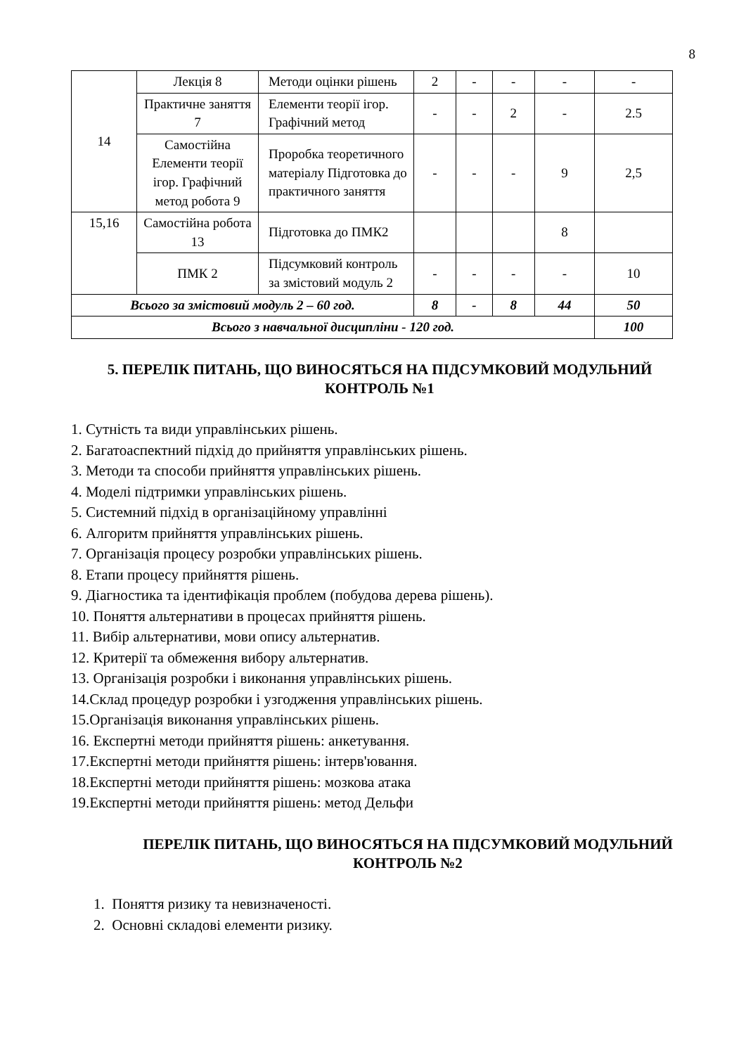8
| 14 | Лекція 8 | Методи оцінки рішень | 2 | - | - | - | - |
| | Практичне заняття 7 | Елементи теорії ігор. Графічний метод | - | - | 2 | - | 2.5 |
| | Самостійна Елементи теорії ігор. Графічний метод робота 9 | Проробка теоретичного матеріалу Підготовка до практичного заняття | - | - | - | 9 | 2,5 |
| 15,16 | Самостійна робота 13 | Підготовка до ПМК2 | | | | 8 | |
| | ПМК 2 | Підсумковий контроль за змістовий модуль 2 | - | - | - | - | 10 |
| Всього за змістовий модуль 2 – 60 год. | | | 8 | - | 8 | 44 | 50 |
| Всього з навчальної дисципліни - 120 год. | | | | | | | 100 |
5. ПЕРЕЛІК ПИТАНЬ, ЩО ВИНОСЯТЬСЯ НА ПІДСУМКОВИЙ МОДУЛЬНИЙ КОНТРОЛЬ №1
1. Сутність та види управлінських рішень.
2. Багатоаспектний підхід до прийняття управлінських рішень.
3. Методи та способи прийняття управлінських рішень.
4. Моделі підтримки управлінських рішень.
5. Системний підхід в організаційному управлінні
6. Алгоритм прийняття управлінських рішень.
7. Організація процесу розробки управлінських рішень.
8. Етапи процесу прийняття рішень.
9. Діагностика та ідентифікація проблем (побудова дерева рішень).
10. Поняття альтернативи в процесах прийняття рішень.
11. Вибір альтернативи, мови опису альтернатив.
12. Критерії та обмеження вибору альтернатив.
13. Організація розробки і виконання управлінських рішень.
14.Склад процедур розробки і узгодження управлінських рішень.
15.Організація виконання управлінських рішень.
16. Експертні методи прийняття рішень: анкетування.
17.Експертні методи прийняття рішень: інтерв'ювання.
18.Експертні методи прийняття рішень: мозкова атака
19.Експертні методи прийняття рішень: метод Дельфи
ПЕРЕЛІК ПИТАНЬ, ЩО ВИНОСЯТЬСЯ НА ПІДСУМКОВИЙ МОДУЛЬНИЙ КОНТРОЛЬ №2
1. Поняття ризику та невизначеності.
2. Основні складові елементи ризику.